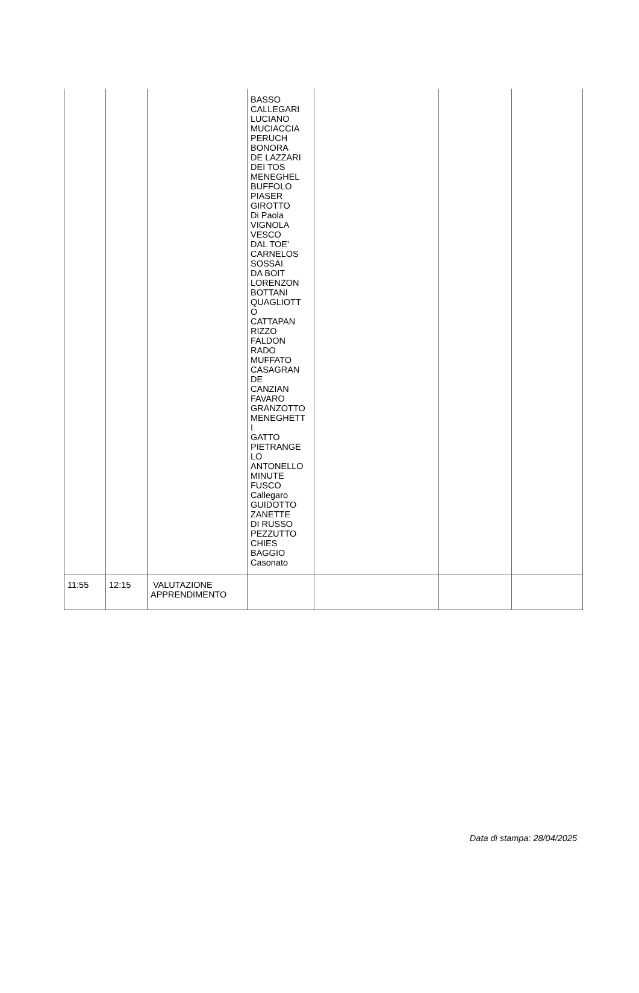| | | | BASSO CALLEGARI LUCIANO MUCIACCIA PERUCH BONORA DE LAZZARI DEI TOS MENEGHEL BUFFOLO PIASER GIROTTO Di Paola VIGNOLA VESCO DAL TOE' CARNELOS SOSSAI DA BOIT LORENZON BOTTANI QUAGLIOTT O CATTAPAN RIZZO FALDON RADO MUFFATO CASAGRAN DE CANZIAN FAVARO GRANZOTTO MENEGHETT I GATTO PIETRANGE LO ANTONELLO MINUTE FUSCO Callegaro GUIDOTTO ZANETTE DI RUSSO PEZZUTTO CHIES BAGGIO Casonato | | | |
| 11:55 | 12:15 | VALUTAZIONE APPRENDIMENTO | | | | |
Data di stampa: 28/04/2025